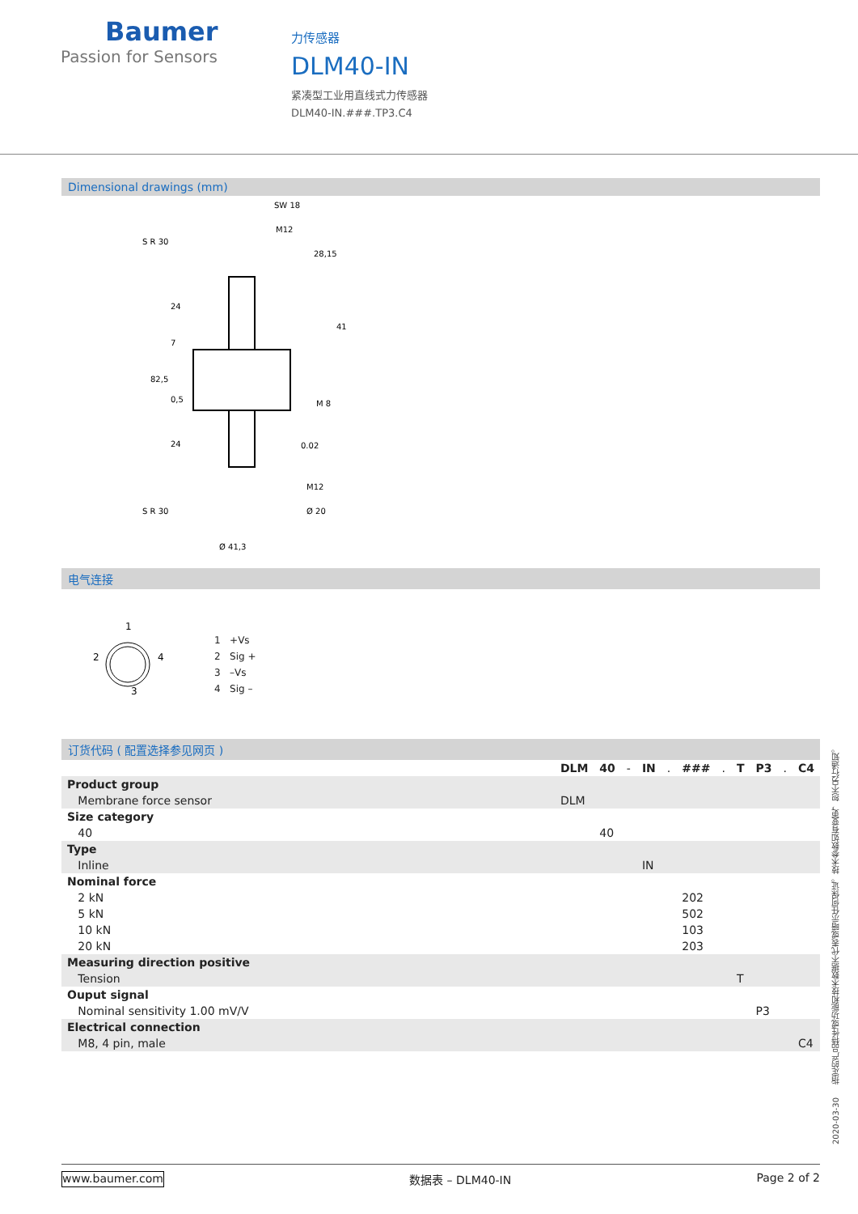Baumer
Passion for Sensors
力传感器
DLM40-IN
紧凑型工业用直线式力传感器
DLM40-IN.###.TP3.C4
Dimensional drawings (mm)
SW 18
M12
S R 30
28,15
0.02
M12
Ø 20
S R 30
Ø 41,3
82,5
24
7
0,5
24
41
M 8
电气连接
1
2
4
3
1 +Vs
2 Sig +
3 –Vs
4 Sig –
订货代码 ( 配置选择参见网页 )
| | DLM | 40 | - | IN | . | ### | . | T | P3 | . | C4 |
| Product group | | | | | | | | | | | |
| Membrane force sensor | DLM | | | | | | | | | | |
| Size category | | | | | | | | | | | |
| 40 | | 40 | | | | | | | | | |
| Type | | | | | | | | | | | |
| Inline | | | | IN | | | | | | | |
| Nominal force | | | | | | | | | | | |
| 2 kN | | | | | | 202 | | | | | |
| 5 kN | | | | | | 502 | | | | | |
| 10 kN | | | | | | 103 | | | | | |
| 20 kN | | | | | | 203 | | | | | |
| Measuring direction positive | | | | | | | | | | | |
| Tension | | | | | | | | T | | | |
| Ouput signal | | | | | | | | | | | |
| Nominal sensitivity 1.00 mV/V | | | | | | | | | P3 | | |
| Electrical connection | | | | | | | | | | | |
| M8, 4 pin, male | | | | | | | | | | | C4 |
2020-03-30 指定的产品特性或功能和技术数据不代表或暗示任何保证。技术参数如有变更，恕不另行通知。
www.baumer.com 数据表 – DLM40-IN Page 2 of 2